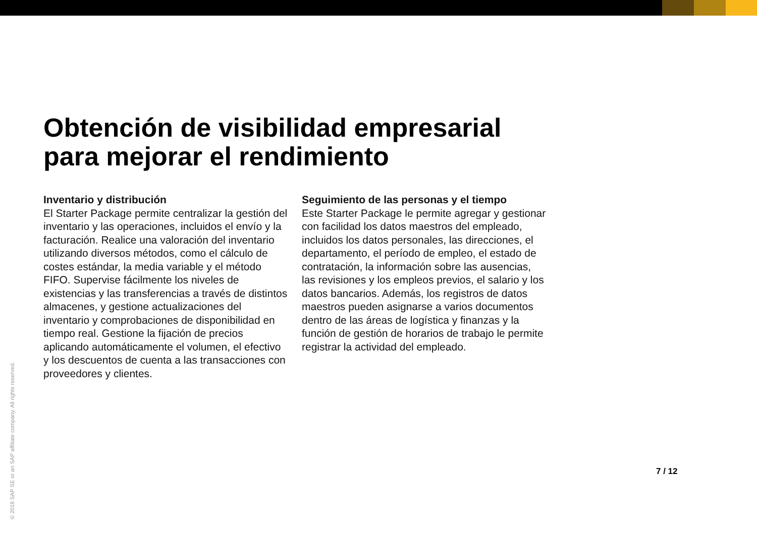Obtención de visibilidad empresarial
para mejorar el rendimiento
Inventario y distribución
El Starter Package permite centralizar la gestión del inventario y las operaciones, incluidos el envío y la facturación. Realice una valoración del inventario utilizando diversos métodos, como el cálculo de costes estándar, la media variable y el método FIFO. Supervise fácilmente los niveles de existencias y las transferencias a través de distintos almacenes, y gestione actualizaciones del inventario y comprobaciones de disponibilidad en tiempo real. Gestione la fijación de precios aplicando automáticamente el volumen, el efectivo y los descuentos de cuenta a las transacciones con proveedores y clientes.
Seguimiento de las personas y el tiempo
Este Starter Package le permite agregar y gestionar con facilidad los datos maestros del empleado, incluidos los datos personales, las direcciones, el departamento, el período de empleo, el estado de contratación, la información sobre las ausencias, las revisiones y los empleos previos, el salario y los datos bancarios. Además, los registros de datos maestros pueden asignarse a varios documentos dentro de las áreas de logística y finanzas y la función de gestión de horarios de trabajo le permite registrar la actividad del empleado.
7 / 12
© 2018 SAP SE or an SAP affiliate company. All rights reserved.